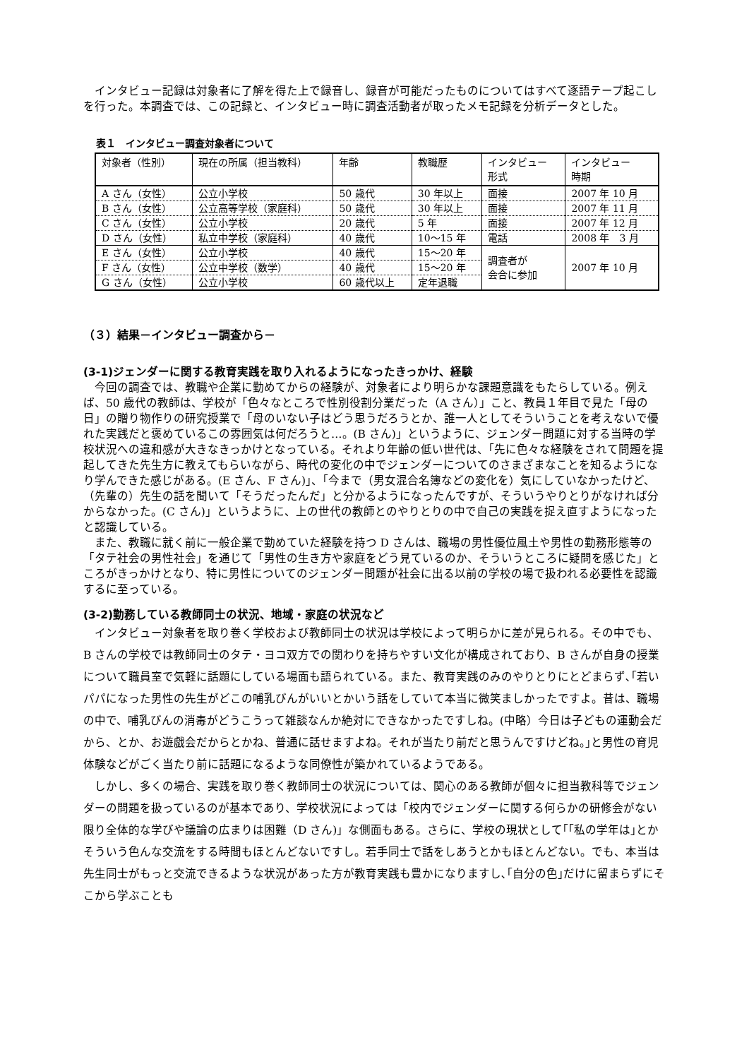インタビュー記録は対象者に了解を得た上で録音し、録音が可能だったものについてはすべて逐語テープ起こしを行った。本調査では、この記録と、インタビュー時に調査活動者が取ったメモ記録を分析データとした。
表１　インタビュー調査対象者について
| 対象者（性別） | 現在の所属（担当教科） | 年齢 | 教職歴 | インタビュー 形式 | インタビュー 時期 |
| A さん（女性） | 公立小学校 | 50 歳代 | 30 年以上 | 面接 | 2007 年 10 月 |
| B さん（女性） | 公立高等学校（家庭科） | 50 歳代 | 30 年以上 | 面接 | 2007 年 11 月 |
| C さん（女性） | 公立小学校 | 20 歳代 | 5 年 | 面接 | 2007 年 12 月 |
| D さん（女性） | 私立中学校（家庭科） | 40 歳代 | 10～15 年 | 電話 | 2008 年 3 月 |
| E さん（女性） | 公立小学校 | 40 歳代 | 15～20 年 | 調査者が 会合に参加 | 2007 年 10 月 |
| F さん（女性） | 公立中学校（数学） | 40 歳代 | 15～20 年 | | |
| G さん（女性） | 公立小学校 | 60 歳代以上 | 定年退職 | | |
（３）結果－インタビュー調査から－
(3-1)ジェンダーに関する教育実践を取り入れるようになったきっかけ、経験
今回の調査では、教職や企業に勤めてからの経験が、対象者により明らかな課題意識をもたらしている。例えば、50 歳代の教師は、学校が「色々なところで性別役割分業だった（A さん）」こと、教員１年目で見た「母の日」の贈り物作りの研究授業で「母のいない子はどう思うだろうとか、誰一人としてそういうことを考えないで優れた実践だと褒めているこの雰囲気は何だろうと…。(B さん)」というように、ジェンダー問題に対する当時の学校状況への違和感が大きなきっかけとなっている。それより年齢の低い世代は、｢先に色々な経験をされて問題を提起してきた先生方に教えてもらいながら、時代の変化の中でジェンダーについてのさまざまなことを知るようになり学んできた感じがある。(E さん、F さん)｣、｢今まで（男女混合名簿などの変化を）気にしていなかったけど、（先輩の）先生の話を聞いて「そうだったんだ」と分かるようになったんですが、そういうやりとりがなければ分からなかった。(C さん)」というように、上の世代の教師とのやりとりの中で自己の実践を捉え直すようになったと認識している。
また、教職に就く前に一般企業で勤めていた経験を持つ D さんは、職場の男性優位風土や男性の勤務形態等の「タテ社会の男性社会」を通じて「男性の生き方や家庭をどう見ているのか、そういうところに疑問を感じた」ところがきっかけとなり、特に男性についてのジェンダー問題が社会に出る以前の学校の場で扱われる必要性を認識するに至っている。
(3-2)勤務している教師同士の状況、地域・家庭の状況など
インタビュー対象者を取り巻く学校および教師同士の状況は学校によって明らかに差が見られる。その中でも、B さんの学校では教師同士のタテ・ヨコ双方での関わりを持ちやすい文化が構成されており、B さんが自身の授業について職員室で気軽に話題にしている場面も語られている。また、教育実践のみのやりとりにとどまらず､｢若いパパになった男性の先生がどこの哺乳びんがいいとかいう話をしていて本当に微笑ましかったですよ。昔は、職場の中で、哺乳びんの消毒がどうこうって雑談なんか絶対にできなかったですしね。(中略）今日は子どもの運動会だから、とか、お遊戯会だからとかね、普通に話せますよね。それが当たり前だと思うんですけどね。｣と男性の育児体験などがごく当たり前に話題になるような同僚性が築かれているようである。
しかし、多くの場合、実践を取り巻く教師同士の状況については、関心のある教師が個々に担当教科等でジェンダーの問題を扱っているのが基本であり、学校状況によっては「校内でジェンダーに関する何らかの研修会がない限り全体的な学びや議論の広まりは困難（D さん)」な側面もある。さらに、学校の現状として｢｢私の学年は｣とかそういう色んな交流をする時間もほとんどないですし。若手同士で話をしあうとかもほとんどない。でも、本当は先生同士がもっと交流できるような状況があった方が教育実践も豊かになりますし､｢自分の色｣だけに留まらずにそこから学ぶことも